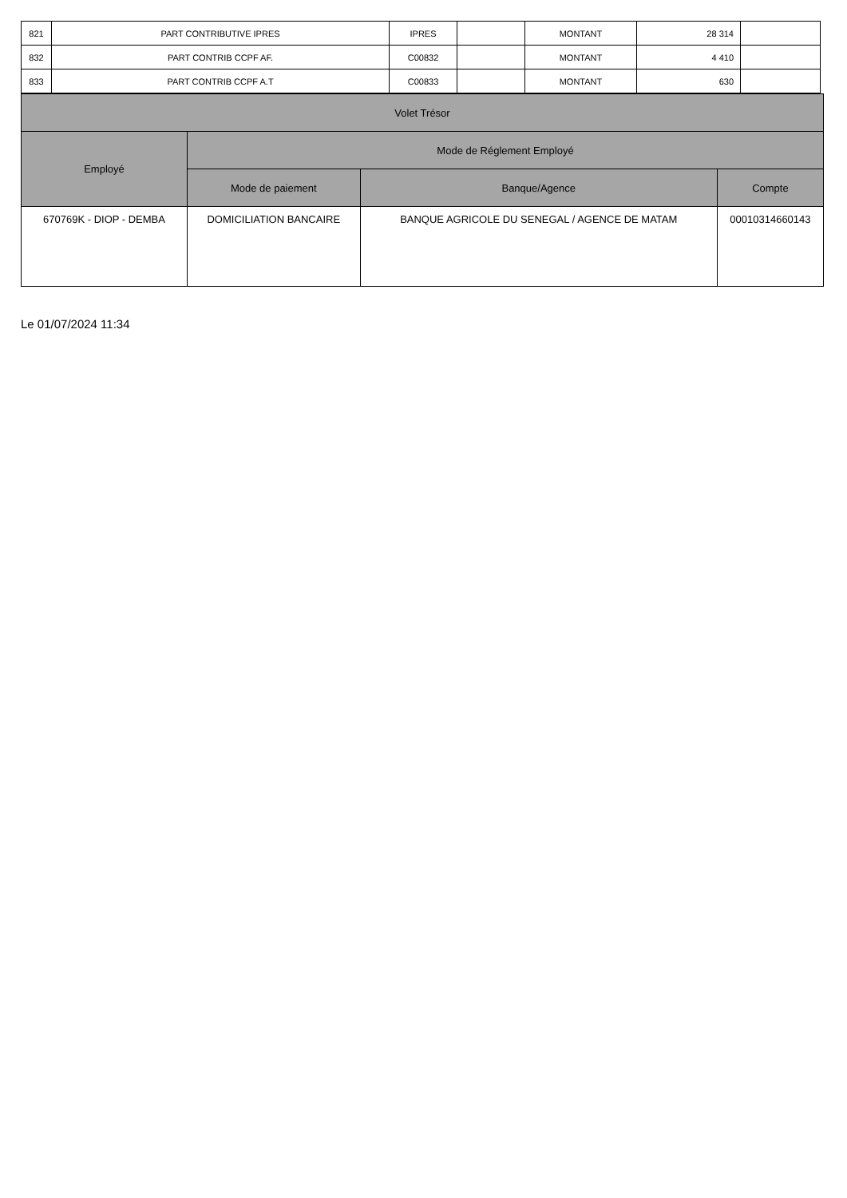| 821 | PART CONTRIBUTIVE IPRES | IPRES | | MONTANT | 28 314 | |
| 832 | PART CONTRIB CCPF AF. | C00832 | | MONTANT | 4 410 | |
| 833 | PART CONTRIB CCPF A.T | C00833 | | MONTANT | 630 | |
| Volet Trésor | | | |
| --- | --- | --- | --- |
| Employé | Mode de Réglement Employé | | |
| | Mode de paiement | Banque/Agence | Compte |
| 670769K - DIOP - DEMBA | DOMICILIATION BANCAIRE | BANQUE AGRICOLE DU SENEGAL / AGENCE DE MATAM | 00010314660143 |
Le 01/07/2024 11:34